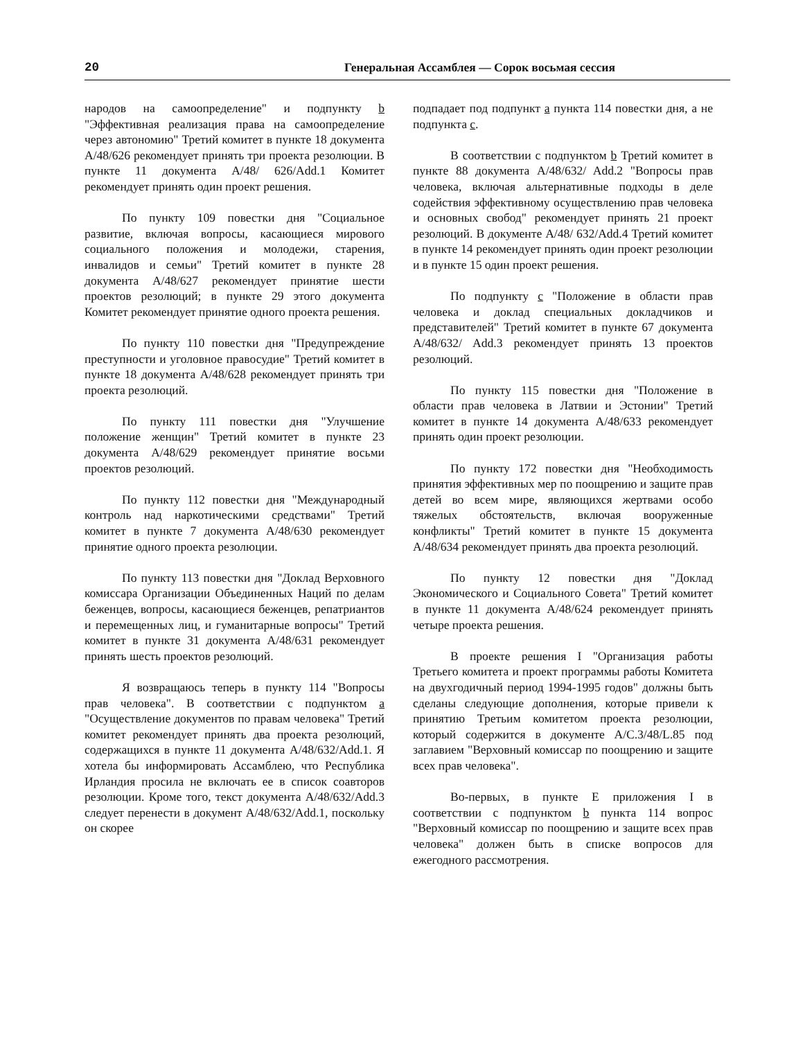20 Генеральная Ассамблея — Сорок восьмая сессия
народов на самоопределение" и подпункту b "Эффективная реализация права на самоопределение через автономию" Третий комитет в пункте 18 документа A/48/626 рекомендует принять три проекта резолюции. В пункте 11 документа A/48/ 626/Add.1 Комитет рекомендует принять один проект решения.
По пункту 109 повестки дня "Социальное развитие, включая вопросы, касающиеся мирового социального положения и молодежи, старения, инвалидов и семьи" Третий комитет в пункте 28 документа A/48/627 рекомендует принятие шести проектов резолюций; в пункте 29 этого документа Комитет рекомендует принятие одного проекта решения.
По пункту 110 повестки дня "Предупреждение преступности и уголовное правосудие" Третий комитет в пункте 18 документа A/48/628 рекомендует принять три проекта резолюций.
По пункту 111 повестки дня "Улучшение положение женщин" Третий комитет в пункте 23 документа A/48/629 рекомендует принятие восьми проектов резолюций.
По пункту 112 повестки дня "Международный контроль над наркотическими средствами" Третий комитет в пункте 7 документа A/48/630 рекомендует принятие одного проекта резолюции.
По пункту 113 повестки дня "Доклад Верховного комиссара Организации Объединенных Наций по делам беженцев, вопросы, касающиеся беженцев, репатриантов и перемещенных лиц, и гуманитарные вопросы" Третий комитет в пункте 31 документа A/48/631 рекомендует принять шесть проектов резолюций.
Я возвращаюсь теперь в пункту 114 "Вопросы прав человека". В соответствии с подпунктом a "Осуществление документов по правам человека" Третий комитет рекомендует принять два проекта резолюций, содержащихся в пункте 11 документа A/48/632/Add.1. Я хотела бы информировать Ассамблею, что Республика Ирландия просила не включать ее в список соавторов резолюции. Кроме того, текст документа A/48/632/Add.3 следует перенести в документ A/48/632/Add.1, поскольку он скорее
подпадает под подпункт a пункта 114 повестки дня, а не подпункта c.
В соответствии с подпунктом b Третий комитет в пункте 88 документа A/48/632/ Add.2 "Вопросы прав человека, включая альтернативные подходы в деле содействия эффективному осуществлению прав человека и основных свобод" рекомендует принять 21 проект резолюций. В документе A/48/ 632/Add.4 Третий комитет в пункте 14 рекомендует принять один проект резолюции и в пункте 15 один проект решения.
По подпункту c "Положение в области прав человека и доклад специальных докладчиков и представителей" Третий комитет в пункте 67 документа A/48/632/ Add.3 рекомендует принять 13 проектов резолюций.
По пункту 115 повестки дня "Положение в области прав человека в Латвии и Эстонии" Третий комитет в пункте 14 документа A/48/633 рекомендует принять один проект резолюции.
По пункту 172 повестки дня "Необходимость принятия эффективных мер по поощрению и защите прав детей во всем мире, являющихся жертвами особо тяжелых обстоятельств, включая вооруженные конфликты" Третий комитет в пункте 15 документа A/48/634 рекомендует принять два проекта резолюций.
По пункту 12 повестки дня "Доклад Экономического и Социального Совета" Третий комитет в пункте 11 документа A/48/624 рекомендует принять четыре проекта решения.
В проекте решения I "Организация работы Третьего комитета и проект программы работы Комитета на двухгодичный период 1994-1995 годов" должны быть сделаны следующие дополнения, которые привели к принятию Третьим комитетом проекта резолюции, который содержится в документе A/C.3/48/L.85 под заглавием "Верховный комиссар по поощрению и защите всех прав человека".
Во-первых, в пункте E приложения I в соответствии с подпунктом b пункта 114 вопрос "Верховный комиссар по поощрению и защите всех прав человека" должен быть в списке вопросов для ежегодного рассмотрения.